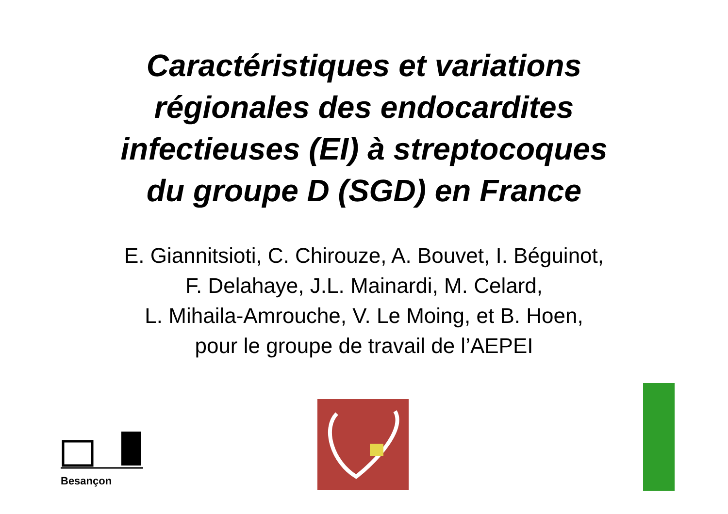Caractéristiques et variations
régionales des endocardites
infectieuses (EI) à streptocoques
du groupe D (SGD) en France
E. Giannitsioti, C. Chirouze, A. Bouvet, I. Béguinot,
F. Delahaye, J.L. Mainardi, M. Celard,
L. Mihaila-Amrouche, V. Le Moing, et B. Hoen,
pour le groupe de travail de l’AEPEI
Besançon